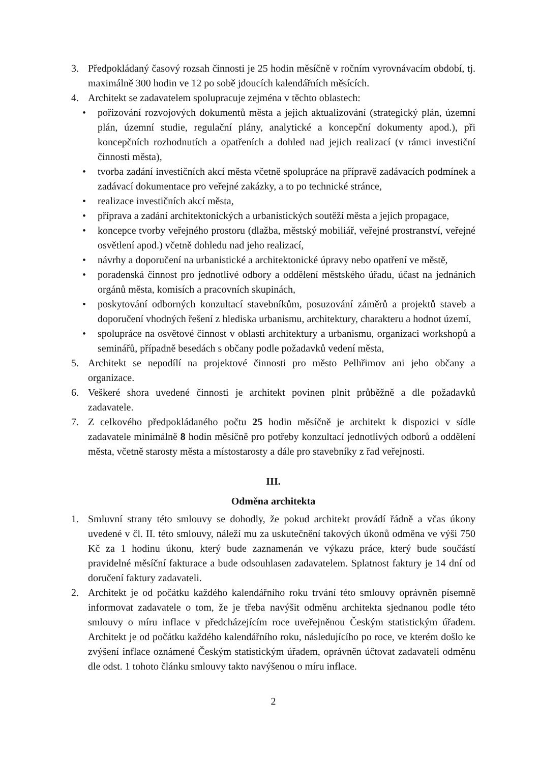3. Předpokládaný časový rozsah činnosti je 25 hodin měsíčně v ročním vyrovnávacím období, tj. maximálně 300 hodin ve 12 po sobě jdoucích kalendářních měsících.
4. Architekt se zadavatelem spolupracuje zejména v těchto oblastech:
• pořizování rozvojových dokumentů města a jejich aktualizování (strategický plán, územní plán, územní studie, regulační plány, analytické a koncepční dokumenty apod.), při koncepčních rozhodnutích a opatřeních a dohled nad jejich realizací (v rámci investiční činnosti města),
• tvorba zadání investičních akcí města včetně spolupráce na přípravě zadávacích podmínek a zadávací dokumentace pro veřejné zakázky, a to po technické stránce,
• realizace investičních akcí města,
• příprava a zadání architektonických a urbanistických soutěží města a jejich propagace,
• koncepce tvorby veřejného prostoru (dlažba, městský mobiliář, veřejné prostranství, veřejné osvětlení apod.) včetně dohledu nad jeho realizací,
• návrhy a doporučení na urbanistické a architektonické úpravy nebo opatření ve městě,
• poradenská činnost pro jednotlivé odbory a oddělení městského úřadu, účast na jednáních orgánů města, komisích a pracovních skupinách,
• poskytování odborných konzultací stavebníkům, posuzování záměrů a projektů staveb a doporučení vhodných řešení z hlediska urbanismu, architektury, charakteru a hodnot území,
• spolupráce na osvětové činnost v oblasti architektury a urbanismu, organizaci workshopů a seminářů, případně besedách s občany podle požadavků vedení města,
5. Architekt se nepodílí na projektové činnosti pro město Pelhřimov ani jeho občany a organizace.
6. Veškeré shora uvedené činnosti je architekt povinen plnit průběžně a dle požadavků zadavatele.
7. Z celkového předpokládaného počtu 25 hodin měsíčně je architekt k dispozici v sídle zadavatele minimálně 8 hodin měsíčně pro potřeby konzultací jednotlivých odborů a oddělení města, včetně starosty města a místostarosty a dále pro stavebníky z řad veřejnosti.
III.
Odměna architekta
1. Smluvní strany této smlouvy se dohodly, že pokud architekt provádí řádně a včas úkony uvedené v čl. II. této smlouvy, náleží mu za uskutečnění takových úkonů odměna ve výši 750 Kč za 1 hodinu úkonu, který bude zaznamenán ve výkazu práce, který bude součástí pravidelné měsíční fakturace a bude odsouhlasen zadavatelem. Splatnost faktury je 14 dní od doručení faktury zadavateli.
2. Architekt je od počátku každého kalendářního roku trvání této smlouvy oprávněn písemně informovat zadavatele o tom, že je třeba navýšit odměnu architekta sjednanou podle této smlouvy o míru inflace v předcházejícím roce uveřejněnou Českým statistickým úřadem. Architekt je od počátku každého kalendářního roku, následujícího po roce, ve kterém došlo ke zvýšení inflace oznámené Českým statistickým úřadem, oprávněn účtovat zadavateli odměnu dle odst. 1 tohoto článku smlouvy takto navýšenou o míru inflace.
2